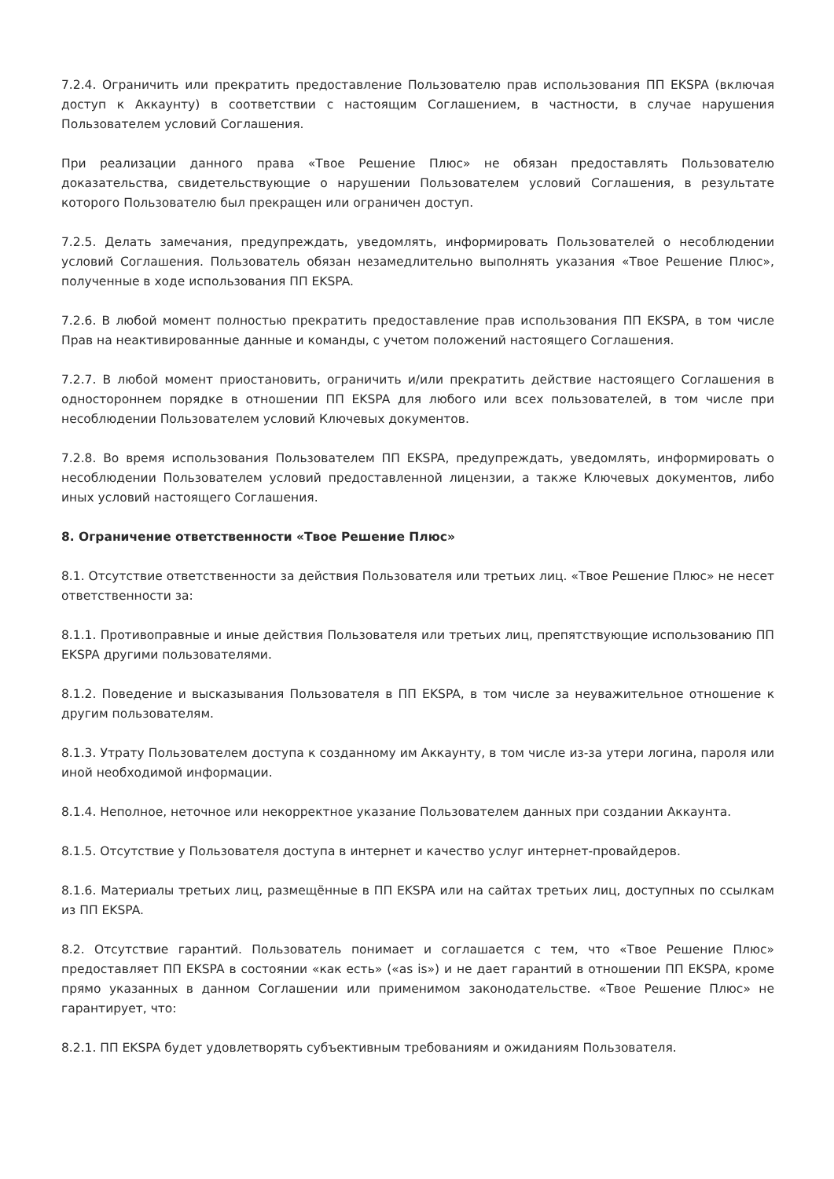7.2.4. Ограничить или прекратить предоставление Пользователю прав использования ПП EKSPA (включая доступ к Аккаунту) в соответствии с настоящим Соглашением, в частности, в случае нарушения Пользователем условий Соглашения.
При реализации данного права «Твое Решение Плюс» не обязан предоставлять Пользователю доказательства, свидетельствующие о нарушении Пользователем условий Соглашения, в результате которого Пользователю был прекращен или ограничен доступ.
7.2.5. Делать замечания, предупреждать, уведомлять, информировать Пользователей о несоблюдении условий Соглашения. Пользователь обязан незамедлительно выполнять указания «Твое Решение Плюс», полученные в ходе использования ПП EKSPA.
7.2.6. В любой момент полностью прекратить предоставление прав использования ПП EKSPA, в том числе Прав на неактивированные данные и команды, с учетом положений настоящего Соглашения.
7.2.7. В любой момент приостановить, ограничить и/или прекратить действие настоящего Соглашения в одностороннем порядке в отношении ПП EKSPA для любого или всех пользователей, в том числе при несоблюдении Пользователем условий Ключевых документов.
7.2.8. Во время использования Пользователем ПП EKSPA, предупреждать, уведомлять, информировать о несоблюдении Пользователем условий предоставленной лицензии, а также Ключевых документов, либо иных условий настоящего Соглашения.
8. Ограничение ответственности «Твое Решение Плюс»
8.1. Отсутствие ответственности за действия Пользователя или третьих лиц. «Твое Решение Плюс» не несет ответственности за:
8.1.1. Противоправные и иные действия Пользователя или третьих лиц, препятствующие использованию ПП EKSPA другими пользователями.
8.1.2. Поведение и высказывания Пользователя в ПП EKSPA, в том числе за неуважительное отношение к другим пользователям.
8.1.3. Утрату Пользователем доступа к созданному им Аккаунту, в том числе из-за утери логина, пароля или иной необходимой информации.
8.1.4. Неполное, неточное или некорректное указание Пользователем данных при создании Аккаунта.
8.1.5. Отсутствие у Пользователя доступа в интернет и качество услуг интернет-провайдеров.
8.1.6. Материалы третьих лиц, размещённые в ПП EKSPA или на сайтах третьих лиц, доступных по ссылкам из ПП EKSPA.
8.2. Отсутствие гарантий. Пользователь понимает и соглашается с тем, что «Твое Решение Плюс» предоставляет ПП EKSPA в состоянии «как есть» («as is») и не дает гарантий в отношении ПП EKSPA, кроме прямо указанных в данном Соглашении или применимом законодательстве. «Твое Решение Плюс» не гарантирует, что:
8.2.1. ПП EKSPA будет удовлетворять субъективным требованиям и ожиданиям Пользователя.